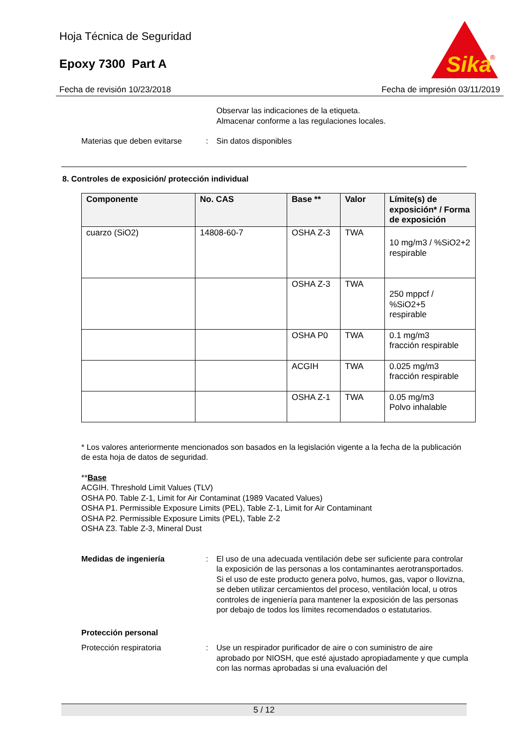Hoja Técnica de Seguridad
Epoxy 7300 Part A
Sika
®
Fecha de revisión 10/23/2018 Fecha de impresión 03/11/2019
Observar las indicaciones de la etiqueta.
Almacenar conforme a las regulaciones locales.
Materias que deben evitarse
: Sin datos disponibles
8. Controles de exposición/ protección individual
| Componente | No. CAS | Base ** | Valor | Límite(s) de exposición* / Forma de exposición |
| --- | --- | --- | --- | --- |
| cuarzo (SiO2) | 14808-60-7 | OSHA Z-3 | TWA | 10 mg/m3 / %SiO2+2 respirable |
| | | OSHA Z-3 | TWA | 250 mppcf / %SiO2+5 respirable |
| | | OSHA P0 | TWA | 0.1 mg/m3 fracción respirable |
| | | ACGIH | TWA | 0.025 mg/m3 fracción respirable |
| | | OSHA Z-1 | TWA | 0.05 mg/m3 Polvo inhalable |
* Los valores anteriormente mencionados son basados en la legislación vigente a la fecha de la publicación de esta hoja de datos de seguridad.
**Base
ACGIH. Threshold Limit Values (TLV)
OSHA P0. Table Z-1, Limit for Air Contaminat (1989 Vacated Values)
OSHA P1. Permissible Exposure Limits (PEL), Table Z-1, Limit for Air Contaminant
OSHA P2. Permissible Exposure Limits (PEL), Table Z-2
OSHA Z3. Table Z-3, Mineral Dust
Medidas de ingeniería : El uso de una adecuada ventilación debe ser suficiente para controlar la exposición de las personas a los contaminantes aerotransportados. Si el uso de este producto genera polvo, humos, gas, vapor o llovizna, se deben utilizar cercamientos del proceso, ventilación local, u otros controles de ingeniería para mantener la exposición de las personas por debajo de todos los límites recomendados o estatutarios.
Protección personal
Protección respiratoria : Use un respirador purificador de aire o con suministro de aire aprobado por NIOSH, que esté ajustado apropiadamente y que cumpla con las normas aprobadas si una evaluación del
5 / 12